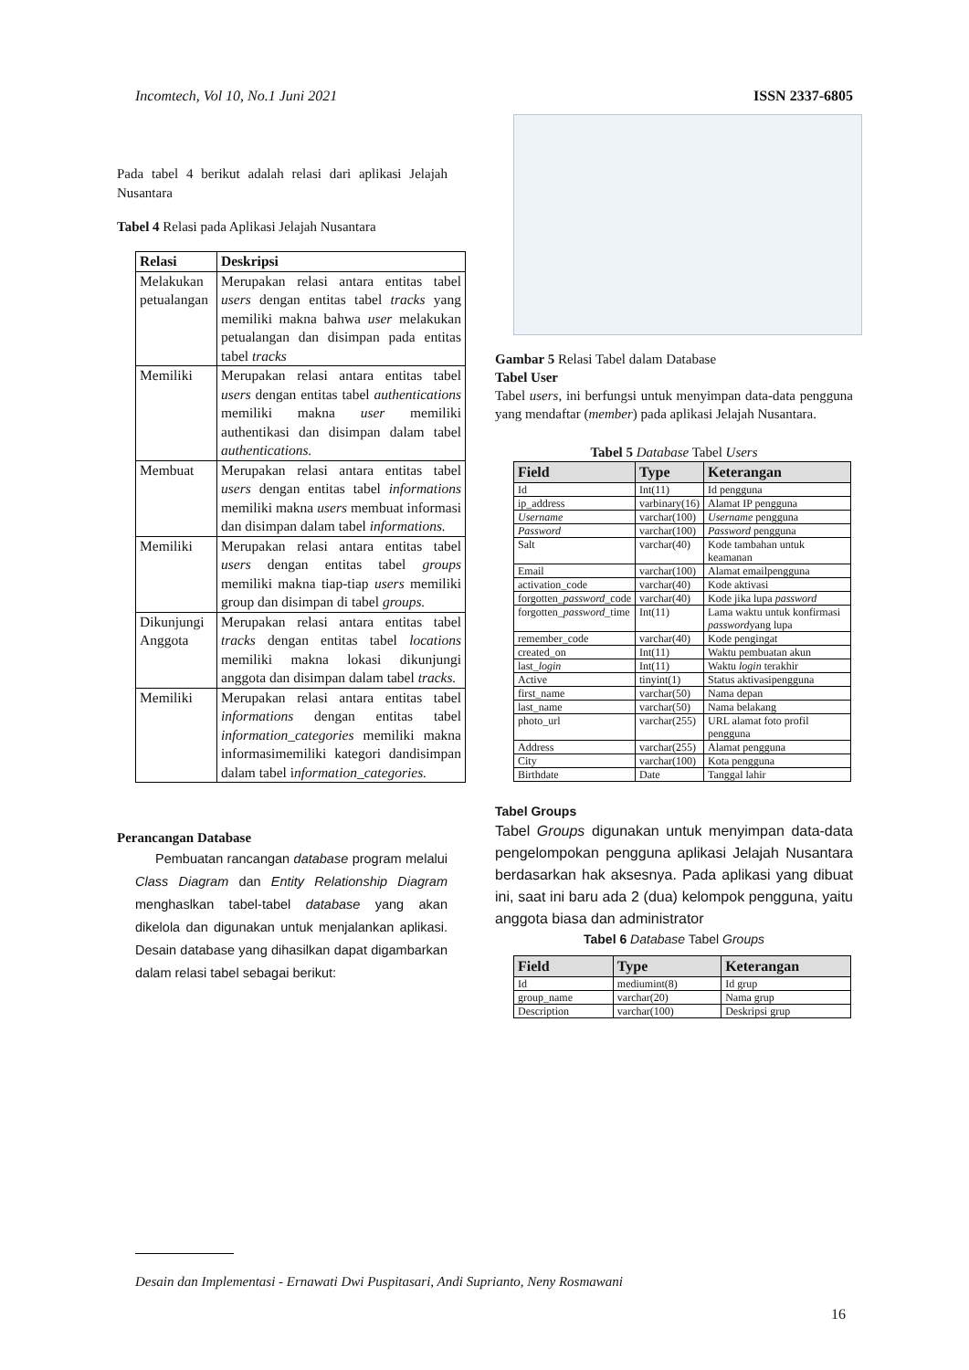Incomtech, Vol 10, No.1 Juni 2021 ISSN 2337-6805
Pada tabel 4 berikut adalah relasi dari aplikasi Jelajah Nusantara
Tabel 4 Relasi pada Aplikasi Jelajah Nusantara
| Relasi | Deskripsi |
| --- | --- |
| Melakukan petualangan | Merupakan relasi antara entitas tabel users dengan entitas tabel tracks yang memiliki makna bahwa user melakukan petualangan dan disimpan pada entitas tabel tracks |
| Memiliki | Merupakan relasi antara entitas tabel users dengan entitas tabel authentications memiliki makna user memiliki authentikasi dan disimpan dalam tabel authentications. |
| Membuat | Merupakan relasi antara entitas tabel users dengan entitas tabel informations memiliki makna users membuat informasi dan disimpan dalam tabel informations. |
| Memiliki | Merupakan relasi antara entitas tabel users dengan entitas tabel groups memiliki makna tiap-tiap users memiliki group dan disimpan di tabel groups. |
| Dikunjungi Anggota | Merupakan relasi antara entitas tabel tracks dengan entitas tabel locations memiliki makna lokasi dikunjungi anggota dan disimpan dalam tabel tracks. |
| Memiliki | Merupakan relasi antara entitas tabel informations dengan entitas tabel information_categories memiliki makna informasimemiliki kategori dandisimpan dalam tabel i nformation_categories. |
Perancangan Database
Pembuatan rancangan database program melalui Class Diagram dan Entity Relationship Diagram menghaslkan tabel-tabel database yang akan dikelola dan digunakan untuk menjalankan aplikasi. Desain database yang dihasilkan dapat digambarkan dalam relasi tabel sebagai berikut:
Gambar 5 Relasi Tabel dalam Database
Tabel User
Tabel users, ini berfungsi untuk menyimpan data-data pengguna yang mendaftar (member) pada aplikasi Jelajah Nusantara.
Tabel 5 Database Tabel Users
| Field | Type | Keterangan |
| --- | --- | --- |
| Id | Int(11) | Id pengguna |
| ip_address | varbinary(16) | Alamat IP pengguna |
| Username | varchar(100) | Username pengguna |
| Password | varchar(100) | Password pengguna |
| Salt | varchar(40) | Kode tambahan untuk keamanan |
| Email | varchar(100) | Alamat emailpengguna |
| activation_code | varchar(40) | Kode aktivasi |
| forgotten_ password _code | varchar(40) | Kode jika lupa password |
| forgotten_ password _time | Int(11) | Lama waktu untuk konfirmasi password yang lupa |
| remember_code | varchar(40) | Kode pengingat |
| created_on | Int(11) | Waktu pembuatan akun |
| last_ login | Int(11) | Waktu login terakhir |
| Active | tinyint(1) | Status aktivasipengguna |
| first_name | varchar(50) | Nama depan |
| last_name | varchar(50) | Nama belakang |
| photo_url | varchar(255) | URL alamat foto profil pengguna |
| Address | varchar(255) | Alamat pengguna |
| City | varchar(100) | Kota pengguna |
| Birthdate | Date | Tanggal lahir |
Tabel Groups
Tabel Groups digunakan untuk menyimpan data-data pengelompokan pengguna aplikasi Jelajah Nusantara berdasarkan hak aksesnya. Pada aplikasi yang dibuat ini, saat ini baru ada 2 (dua) kelompok pengguna, yaitu anggota biasa dan administrator
Tabel 6 Database Tabel Groups
| Field | Type | Keterangan |
| --- | --- | --- |
| Id | mediumint(8) | Id grup |
| group_name | varchar(20) | Nama grup |
| Description | varchar(100) | Deskripsi grup |
Desain dan Implementasi - Ernawati Dwi Puspitasari, Andi Suprianto, Neny Rosmawani
16